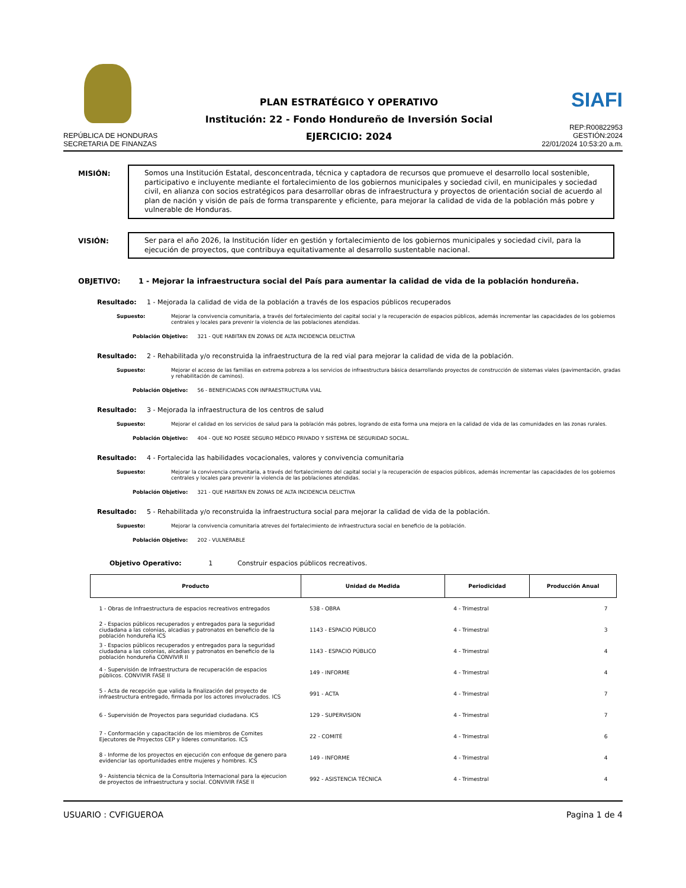REPÚBLICA DE HONDURAS
SECRETARIA DE FINANZAS
PLAN ESTRATÉGICO Y OPERATIVO
Institución: 22 - Fondo Hondureño de Inversión Social
EJERCICIO: 2024
SIAFI
REP:R00822953
GESTIÓN:2024
22/01/2024 10:53:20 a.m.
MISIÓN:
Somos una Institución Estatal, desconcentrada, técnica y captadora de recursos que promueve el desarrollo local sostenible, participativo e incluyente mediante el fortalecimiento de los gobiernos municipales y sociedad civil, en municipales y sociedad civil, en alianza con socios estratégicos para desarrollar obras de infraestructura y proyectos de orientación social de acuerdo al plan de nación y visión de país de forma transparente y eficiente, para mejorar la calidad de vida de la población más pobre y vulnerable de Honduras.
VISIÓN:
Ser para el año 2026, la Institución líder en gestión y fortalecimiento de los gobiernos municipales y sociedad civil, para la ejecución de proyectos, que contribuya equitativamente al desarrollo sustentable nacional.
OBJETIVO: 1 - Mejorar la infraestructura social del País para aumentar la calidad de vida de la población hondureña.
Resultado: 1 - Mejorada la calidad de vida de la población a través de los espacios públicos recuperados
Supuesto: Mejorar la convivencia comunitaria, a través del fortalecimiento del capital social y la recuperación de espacios públicos, además incrementar las capacidades de los gobiernos centrales y locales para prevenir la violencia de las poblaciones atendidas.
Población Objetivo: 321 - QUE HABITAN EN ZONAS DE ALTA INCIDENCIA DELICTIVA
Resultado: 2 - Rehabilitada y/o reconstruida la infraestructura de la red vial para mejorar la calidad de vida de la población.
Supuesto: Mejorar el acceso de las familias en extrema pobreza a los servicios de infraestructura básica desarrollando proyectos de construcción de sistemas viales (pavimentación, gradas y rehabilitación de caminos).
Población Objetivo: 56 - BENEFICIADAS CON INFRAESTRUCTURA VIAL
Resultado: 3 - Mejorada la infraestructura de los centros de salud
Supuesto: Mejorar el calidad en los servicios de salud para la población más pobres, logrando de esta forma una mejora en la calidad de vida de las comunidades en las zonas rurales.
Población Objetivo: 404 - QUE NO POSEE SEGURO MÉDICO PRIVADO Y SISTEMA DE SEGURIDAD SOCIAL.
Resultado: 4 - Fortalecida las habilidades vocacionales, valores y convivencia comunitaria
Supuesto: Mejorar la convivencia comunitaria, a través del fortalecimiento del capital social y la recuperación de espacios públicos, además incrementar las capacidades de los gobiernos centrales y locales para prevenir la violencia de las poblaciones atendidas.
Población Objetivo: 321 - QUE HABITAN EN ZONAS DE ALTA INCIDENCIA DELICTIVA
Resultado: 5 - Rehabilitada y/o reconstruida la infraestructura social para mejorar la calidad de vida de la población.
Supuesto: Mejorar la convivencia comunitaria atreves del fortalecimiento de infraestructura social en beneficio de la población.
Población Objetivo: 202 - VULNERABLE
Objetivo Operativo: 1 Construir espacios públicos recreativos.
| Producto | Unidad de Medida | Periodicidad | Producción Anual |
| --- | --- | --- | --- |
| 1 - Obras de Infraestructura de espacios recreativos entregados | 538 - OBRA | 4 - Trimestral | 7 |
| 2 - Espacios públicos recuperados y entregados para la seguridad ciudadana a las colonias, alcadias y patronatos en beneficio de la población hondureña ICS | 1143 - ESPACIO PÚBLICO | 4 - Trimestral | 3 |
| 3 - Espacios públicos recuperados y entregados para la seguridad ciudadana a las colonias, alcadias y patronatos en beneficio de la población hondureña CONVIVIR II | 1143 - ESPACIO PÚBLICO | 4 - Trimestral | 4 |
| 4 - Supervisión de Infraestructura de recuperación de espacios públicos. CONVIVIR FASE II | 149 - INFORME | 4 - Trimestral | 4 |
| 5 - Acta de recepción que valida la finalización del proyecto de infraestructura entregado, firmada por los actores involucrados. ICS | 991 - ACTA | 4 - Trimestral | 7 |
| 6 - Supervisión de Proyectos para seguridad ciudadana. ICS | 129 - SUPERVISION | 4 - Trimestral | 7 |
| 7 - Conformación y capacitación de los miembros de Comites Ejecutores de Proyectos CEP y lideres comunitarios. ICS | 22 - COMITÉ | 4 - Trimestral | 6 |
| 8 - Informe de los proyectos en ejecución con enfoque de genero para evidenciar las oportunidades entre mujeres y hombres. ICS | 149 - INFORME | 4 - Trimestral | 4 |
| 9 - Asistencia técnica de la Consultoria Internacional para la ejecucion de proyectos de infraestructura y social. CONVIVIR FASE II | 992 - ASISTENCIA TÉCNICA | 4 - Trimestral | 4 |
USUARIO : CVFIGUEROA Pagina 1 de 4